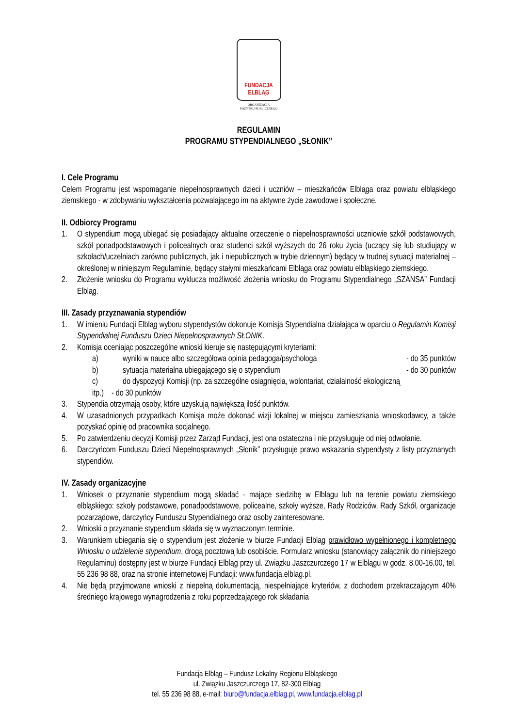FUNDACJA
ELBLĄG
ORGANIZACJA
POŻYTKU PUBLICZNEGO
REGULAMIN
PROGRAMU STYPENDIALNEGO „SŁONIK”
I. Cele Programu
Celem Programu jest wspomaganie niepełnosprawnych dzieci i uczniów – mieszkańców Elbląga oraz powiatu elbląskiego ziemskiego - w zdobywaniu wykształcenia pozwalającego im na aktywne życie zawodowe i społeczne.
II. Odbiorcy Programu
1. O stypendium mogą ubiegać się posiadający aktualne orzeczenie o niepełnosprawności uczniowie szkół podstawowych, szkół ponadpodstawowych i policealnych oraz studenci szkół wyższych do 26 roku życia (uczący się lub studiujący w szkołach/uczelniach zarówno publicznych, jak i niepublicznych w trybie dziennym) będący w trudnej sytuacji materialnej – określonej w niniejszym Regulaminie, będący stałymi mieszkańcami Elbląga oraz powiatu elbląskiego ziemskiego.
2. Złożenie wniosku do Programu wyklucza możliwość złożenia wniosku do Programu Stypendialnego „SZANSA” Fundacji Elbląg.
III. Zasady przyznawania stypendiów
1. W imieniu Fundacji Elbląg wyboru stypendystów dokonuje Komisja Stypendialna działająca w oparciu o Regulamin Komisji Stypendialnej Funduszu Dzieci Niepełnosprawnych SŁONIK.
2. Komisja oceniając poszczególne wnioski kieruje się następującymi kryteriami:
a) wyniki w nauce albo szczegółowa opinia pedagoga/psychologa - do 35 punktów
b) sytuacja materialna ubiegającego się o stypendium - do 30 punktów
c) do dyspozycji Komisji (np. za szczególne osiągnięcia, wolontariat, działalność ekologiczną
itp.) - do 30 punktów
3. Stypendia otrzymają osoby, które uzyskują największą ilość punktów.
4. W uzasadnionych przypadkach Komisja może dokonać wizji lokalnej w miejscu zamieszkania wnioskodawcy, a także pozyskać opinię od pracownika socjalnego.
5. Po zatwierdzeniu decyzji Komisji przez Zarząd Fundacji, jest ona ostateczna i nie przysługuje od niej odwołanie.
6. Darczyńcom Funduszu Dzieci Niepełnosprawnych „Słonik” przysługuje prawo wskazania stypendysty z listy przyznanych stypendiów.
IV. Zasady organizacyjne
1. Wniosek o przyznanie stypendium mogą składać - mające siedzibę w Elblągu lub na terenie powiatu ziemskiego elbląskiego: szkoły podstawowe, ponadpodstawowe, policealne, szkoły wyższe, Rady Rodziców, Rady Szkół, organizacje pozarządowe, darczyńcy Funduszu Stypendialnego oraz osoby zainteresowane.
2. Wnioski o przyznanie stypendium składa się w wyznaczonym terminie.
3. Warunkiem ubiegania się o stypendium jest złożenie w biurze Fundacji Elbląg prawidłowo wypełnionego i kompletnego Wniosku o udzielenie stypendium, drogą pocztową lub osobiście. Formularz wniosku (stanowiący załącznik do niniejszego Regulaminu) dostępny jest w biurze Fundacji Elbląg przy ul. Związku Jaszczurczego 17 w Elblągu w godz. 8.00-16.00, tel. 55 236 98 88, oraz na stronie internetowej Fundacji: www.fundacja.elblag.pl.
4. Nie będą przyjmowane wnioski z niepełną dokumentacją, niespełniające kryteriów, z dochodem przekraczającym 40% średniego krajowego wynagrodzenia z roku poprzedzającego rok składania
Fundacja Elbląg – Fundusz Lokalny Regionu Elbląskiego
ul. Związku Jaszczurczego 17, 82-300 Elbląg
tel. 55 236 98 88, e-mail: biuro@fundacja.elblag.pl, www.fundacja.elblag.pl